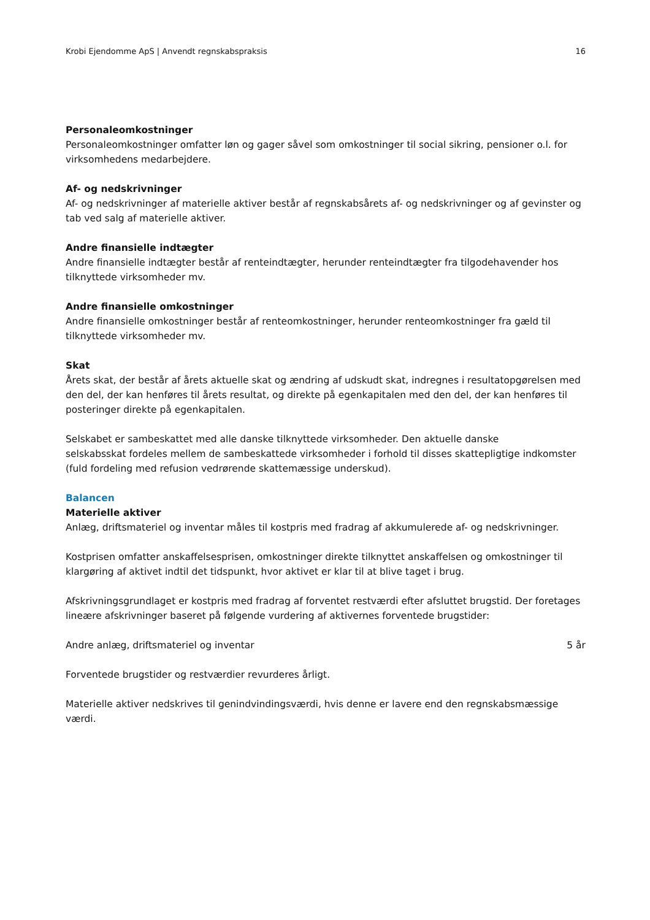Krobi Ejendomme ApS | Anvendt regnskabspraksis 16
Personaleomkostninger
Personaleomkostninger omfatter løn og gager såvel som omkostninger til social sikring, pensioner o.l. for virksomhedens medarbejdere.
Af- og nedskrivninger
Af- og nedskrivninger af materielle aktiver består af regnskabsårets af- og nedskrivninger og af gevinster og tab ved salg af materielle aktiver.
Andre finansielle indtægter
Andre finansielle indtægter består af renteindtægter, herunder renteindtægter fra tilgodehavender hos tilknyttede virksomheder mv.
Andre finansielle omkostninger
Andre finansielle omkostninger består af renteomkostninger, herunder renteomkostninger fra gæld til tilknyttede virksomheder mv.
Skat
Årets skat, der består af årets aktuelle skat og ændring af udskudt skat, indregnes i resultatopgørelsen med den del, der kan henføres til årets resultat, og direkte på egenkapitalen med den del, der kan henføres til posteringer direkte på egenkapitalen.
Selskabet er sambeskattet med alle danske tilknyttede virksomheder. Den aktuelle danske
selskabsskat fordeles mellem de sambeskattede virksomheder i forhold til disses skattepligtige indkomster (fuld fordeling med refusion vedrørende skattemæssige underskud).
Balancen
Materielle aktiver
Anlæg, driftsmateriel og inventar måles til kostpris med fradrag af akkumulerede af- og nedskrivninger.
Kostprisen omfatter anskaffelsesprisen, omkostninger direkte tilknyttet anskaffelsen og omkostninger til klargøring af aktivet indtil det tidspunkt, hvor aktivet er klar til at blive taget i brug.
Afskrivningsgrundlaget er kostpris med fradrag af forventet restværdi efter afsluttet brugstid. Der foretages lineære afskrivninger baseret på følgende vurdering af aktivernes forventede brugstider:
| Andre anlæg, driftsmateriel og inventar | 5 år |
Forventede brugstider og restværdier revurderes årligt.
Materielle aktiver nedskrives til genindvindingsværdi, hvis denne er lavere end den regnskabsmæssige værdi.